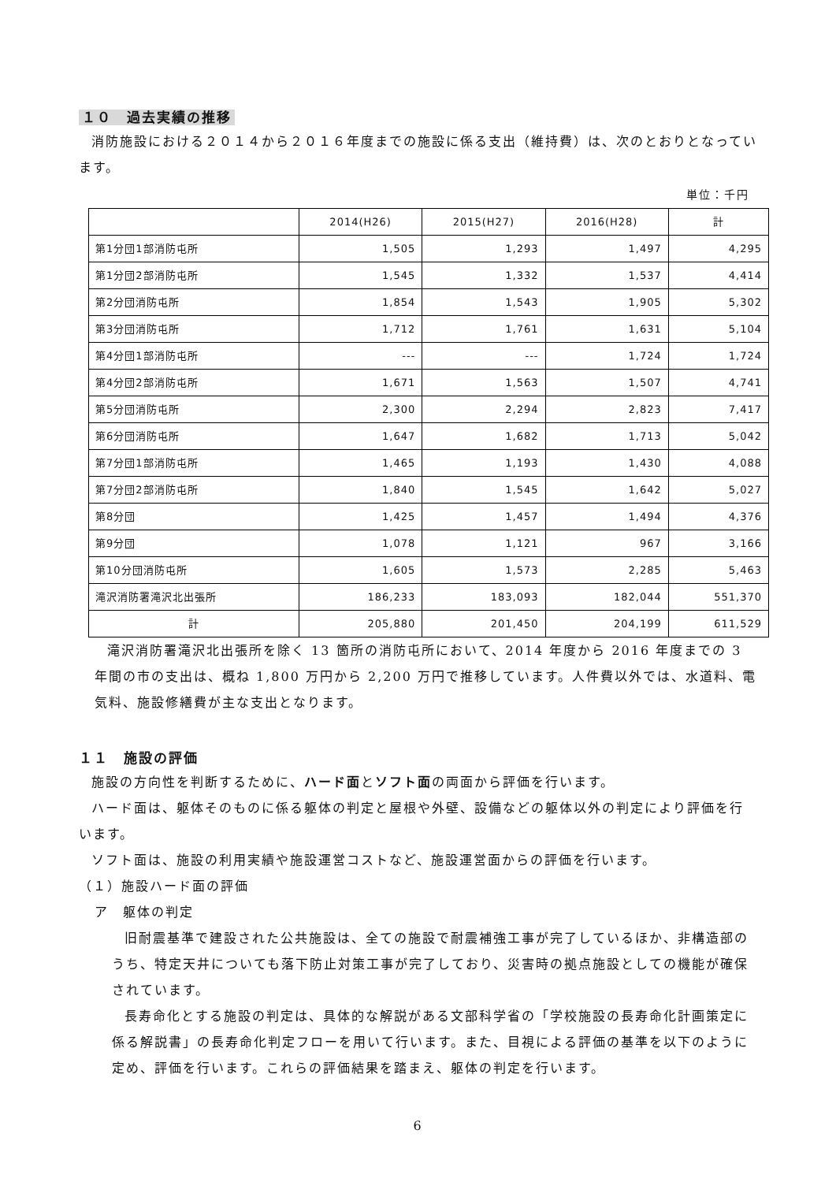１０　過去実績の推移
消防施設における２０１４から２０１６年度までの施設に係る支出（維持費）は、次のとおりとなっています。
単位：千円
| | 2014(H26) | 2015(H27) | 2016(H28) | 計 |
| --- | --- | --- | --- | --- |
| 第1分団1部消防屯所 | 1,505 | 1,293 | 1,497 | 4,295 |
| 第1分団2部消防屯所 | 1,545 | 1,332 | 1,537 | 4,414 |
| 第2分団消防屯所 | 1,854 | 1,543 | 1,905 | 5,302 |
| 第3分団消防屯所 | 1,712 | 1,761 | 1,631 | 5,104 |
| 第4分団1部消防屯所 | --- | --- | 1,724 | 1,724 |
| 第4分団2部消防屯所 | 1,671 | 1,563 | 1,507 | 4,741 |
| 第5分団消防屯所 | 2,300 | 2,294 | 2,823 | 7,417 |
| 第6分団消防屯所 | 1,647 | 1,682 | 1,713 | 5,042 |
| 第7分団1部消防屯所 | 1,465 | 1,193 | 1,430 | 4,088 |
| 第7分団2部消防屯所 | 1,840 | 1,545 | 1,642 | 5,027 |
| 第8分団 | 1,425 | 1,457 | 1,494 | 4,376 |
| 第9分団 | 1,078 | 1,121 | 967 | 3,166 |
| 第10分団消防屯所 | 1,605 | 1,573 | 2,285 | 5,463 |
| 滝沢消防署滝沢北出張所 | 186,233 | 183,093 | 182,044 | 551,370 |
| 計 | 205,880 | 201,450 | 204,199 | 611,529 |
滝沢消防署滝沢北出張所を除く 13 箇所の消防屯所において、2014 年度から 2016 年度までの 3 年間の市の支出は、概ね 1,800 万円から 2,200 万円で推移しています。人件費以外では、水道料、電気料、施設修繕費が主な支出となります。
１１　施設の評価
施設の方向性を判断するために、ハード面とソフト面の両面から評価を行います。
ハード面は、躯体そのものに係る躯体の判定と屋根や外壁、設備などの躯体以外の判定により評価を行います。
ソフト面は、施設の利用実績や施設運営コストなど、施設運営面からの評価を行います。
（１）施設ハード面の評価
ア　躯体の判定
旧耐震基準で建設された公共施設は、全ての施設で耐震補強工事が完了しているほか、非構造部のうち、特定天井についても落下防止対策工事が完了しており、災害時の拠点施設としての機能が確保されています。
長寿命化とする施設の判定は、具体的な解説がある文部科学省の「学校施設の長寿命化計画策定に係る解説書」の長寿命化判定フローを用いて行います。また、目視による評価の基準を以下のように定め、評価を行います。これらの評価結果を踏まえ、躯体の判定を行います。
6